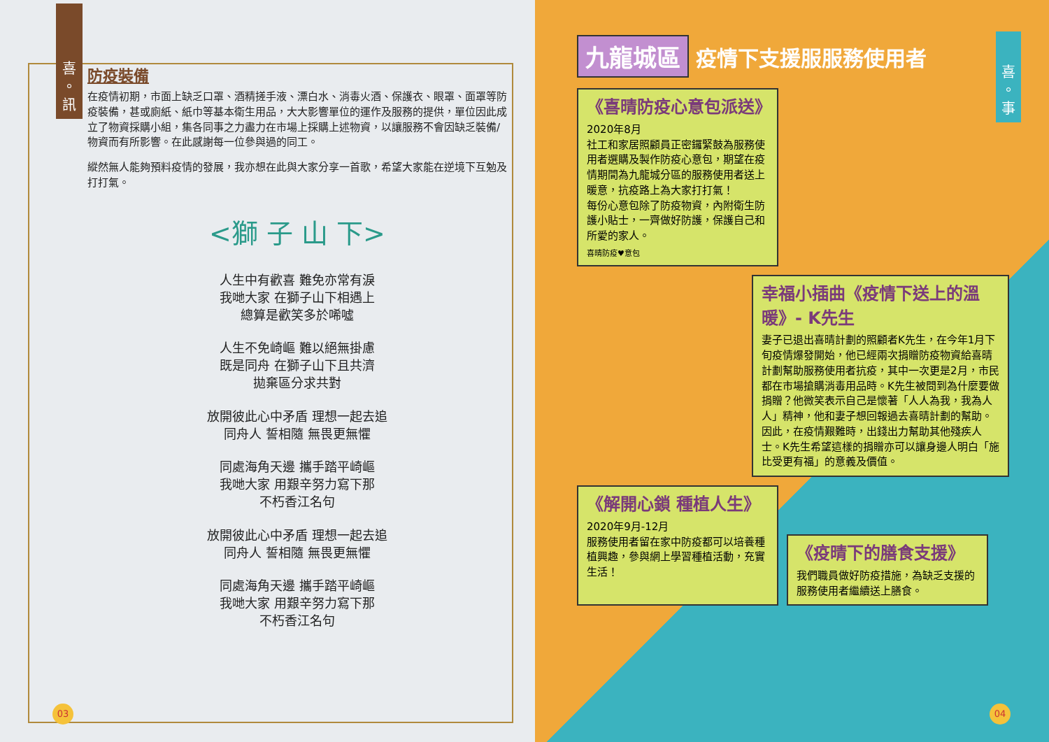喜
。
訊
防疫裝備
在疫情初期，市面上缺乏口罩、酒精搓手液、漂白水、消毒火酒、保護衣、眼罩、面罩等防疫裝備，甚或廁紙、紙巾等基本衛生用品，大大影響單位的運作及服務的提供，單位因此成立了物資採購小組，集各同事之力盡力在市場上採購上述物資，以讓服務不會因缺乏裝備/物資而有所影響。在此感謝每一位參與過的同工。
縱然無人能夠預料疫情的發展，我亦想在此與大家分享一首歌，希望大家能在逆境下互勉及打打氣。
<獅 子 山 下>
人生中有歡喜 難免亦常有淚
我哋大家 在獅子山下相遇上
總算是歡笑多於唏噓
人生不免崎嶇 難以絕無掛慮
既是同舟 在獅子山下且共濟
拋棄區分求共對
放開彼此心中矛盾 理想一起去追
同舟人 誓相隨 無畏更無懼
同處海角天邊 攜手踏平崎嶇
我哋大家 用艱辛努力寫下那
不朽香江名句
放開彼此心中矛盾 理想一起去追
同舟人 誓相隨 無畏更無懼
同處海角天邊 攜手踏平崎嶇
我哋大家 用艱辛努力寫下那
不朽香江名句
03
喜
。
事
九龍城區 疫情下支援服服務使用者
《喜晴防疫心意包派送》
2020年8月
社工和家居照顧員正密鑼緊鼓為服務使用者選購及製作防疫心意包，期望在疫情期間為九龍城分區的服務使用者送上暖意，抗疫路上為大家打打氣！
每份心意包除了防疫物資，內附衛生防護小貼士，一齊做好防護，保護自己和所愛的家人。
喜晴防疫♥意包
幸福小插曲《疫情下送上的溫暖》- K先生
妻子已退出喜晴計劃的照顧者K先生，在今年1月下旬疫情爆發開始，他已經兩次捐贈防疫物資給喜晴計劃幫助服務使用者抗疫，其中一次更是2月，市民都在市場搶購消毒用品時。K先生被問到為什麼要做捐贈？他微笑表示自己是懷著「人人為我，我為人人」精神，他和妻子想回報過去喜晴計劃的幫助。因此，在疫情艱難時，出錢出力幫助其他殘疾人士。K先生希望這樣的捐贈亦可以讓身邊人明白「施比受更有福」的意義及價值。
《解開心鎖 種植人生》
2020年9月-12月
服務使用者留在家中防疫都可以培養種植興趣，參與網上學習種植活動，充實生活！
《疫晴下的膳食支援》
我們職員做好防疫措施，為缺乏支援的服務使用者繼續送上膳食。
04